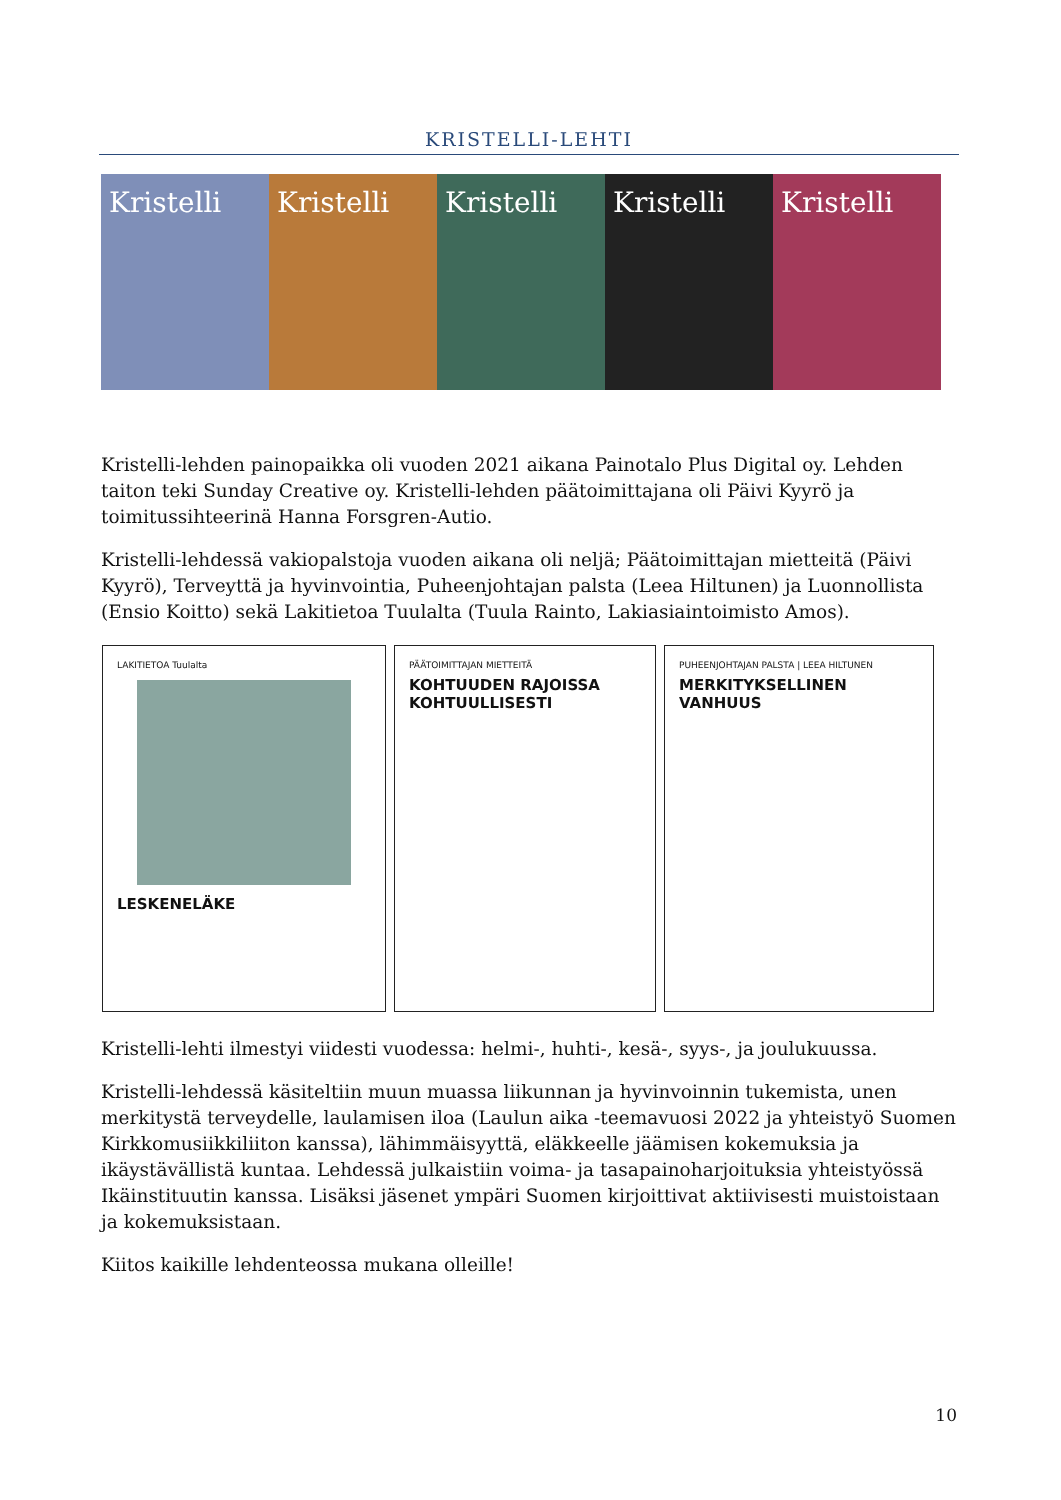KRISTELLI-LEHTI
Kristelli Kristelli Kristelli Kristelli Kristelli
Kristelli-lehden painopaikka oli vuoden 2021 aikana Painotalo Plus Digital oy. Lehden taiton teki Sunday Creative oy. Kristelli-lehden päätoimittajana oli Päivi Kyyrö ja toimitussihteerinä Hanna Forsgren-Autio.
Kristelli-lehdessä vakiopalstoja vuoden aikana oli neljä; Päätoimittajan mietteitä (Päivi Kyyrö), Terveyttä ja hyvinvointia, Puheenjohtajan palsta (Leea Hiltunen) ja Luonnollista (Ensio Koitto) sekä Lakitietoa Tuulalta (Tuula Rainto, Lakiasiaintoimisto Amos).
LAKITIETOA Tuulalta
LESKENELÄKE
PÄÄTOIMITTAJAN MIETTEITÄ
KOHTUUDEN RAJOISSA KOHTUULLISESTI
PUHEENJOHTAJAN PALSTA | LEEA HILTUNEN
MERKITYKSELLINEN VANHUUS
Kristelli-lehti ilmestyi viidesti vuodessa: helmi-, huhti-, kesä-, syys-, ja joulukuussa.
Kristelli-lehdessä käsiteltiin muun muassa liikunnan ja hyvinvoinnin tukemista, unen merkitystä terveydelle, laulamisen iloa (Laulun aika -teemavuosi 2022 ja yhteistyö Suomen Kirkkomusiikkiliiton kanssa), lähimmäisyyttä, eläkkeelle jäämisen kokemuksia ja ikäystävällistä kuntaa. Lehdessä julkaistiin voima- ja tasapainoharjoituksia yhteistyössä Ikäinstituutin kanssa. Lisäksi jäsenet ympäri Suomen kirjoittivat aktiivisesti muistoistaan ja kokemuksistaan.
Kiitos kaikille lehdenteossa mukana olleille!
10